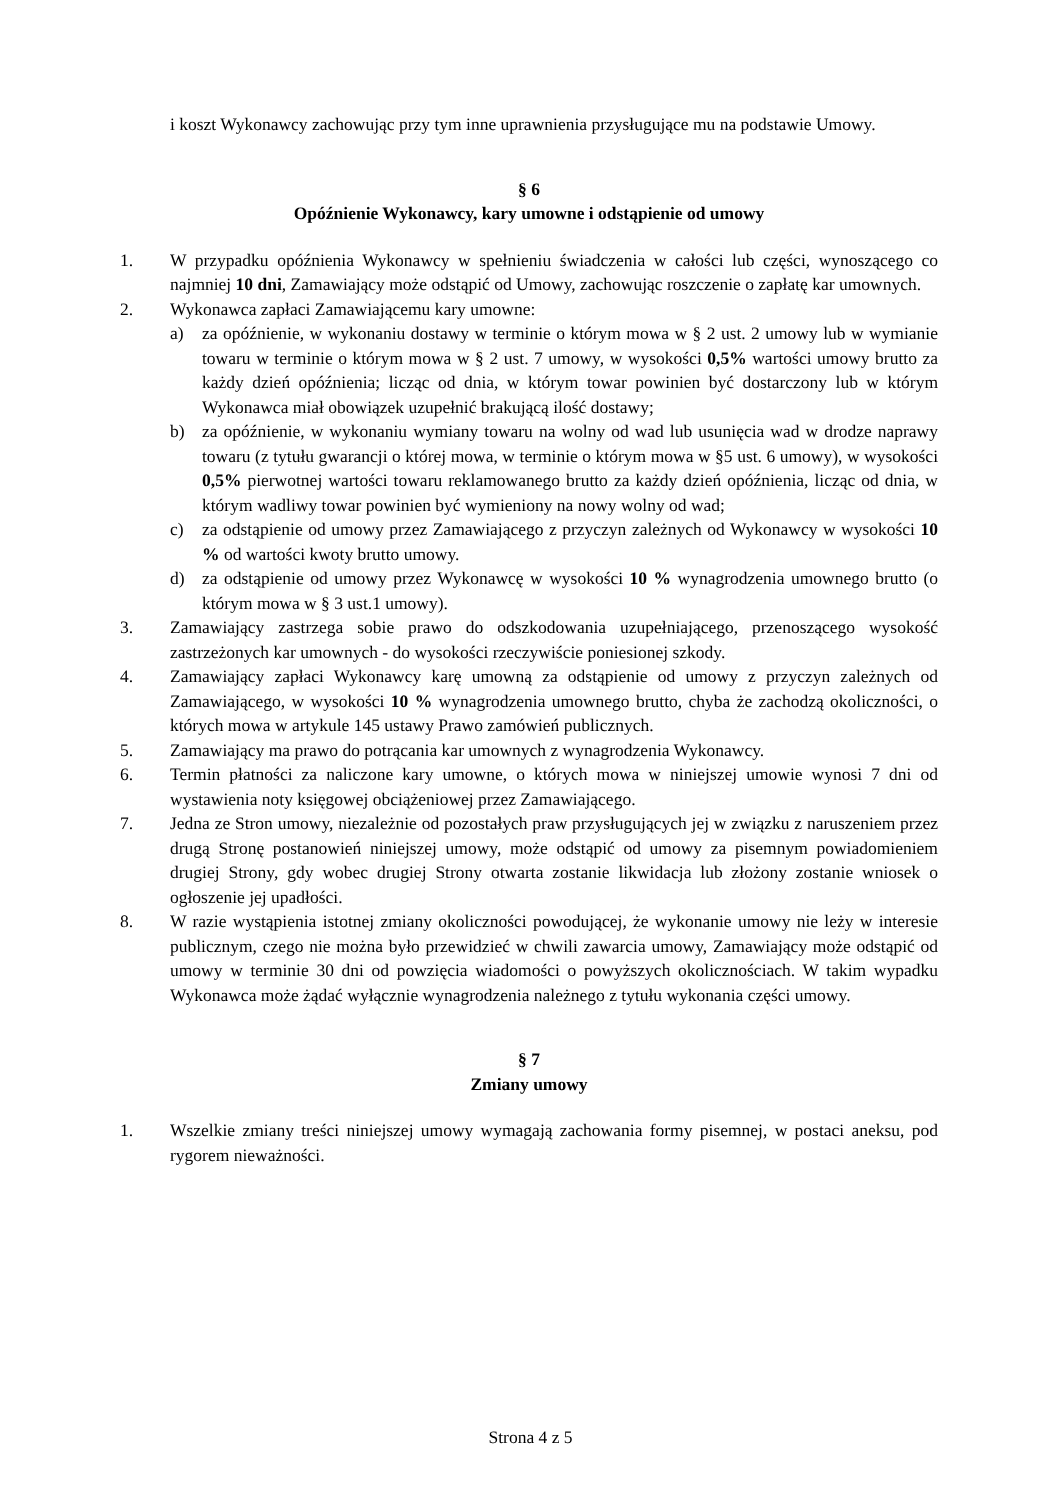i koszt Wykonawcy zachowując przy tym inne uprawnienia przysługujące mu na podstawie Umowy.
§ 6
Opóźnienie Wykonawcy, kary umowne i odstąpienie od umowy
1. W przypadku opóźnienia Wykonawcy w spełnieniu świadczenia w całości lub części, wynoszącego co najmniej 10 dni, Zamawiający może odstąpić od Umowy, zachowując roszczenie o zapłatę kar umownych.
2. Wykonawca zapłaci Zamawiającemu kary umowne:
a) za opóźnienie, w wykonaniu dostawy w terminie o którym mowa w § 2 ust. 2 umowy lub w wymianie towaru w terminie o którym mowa w § 2 ust. 7 umowy, w wysokości 0,5% wartości umowy brutto za każdy dzień opóźnienia; licząc od dnia, w którym towar powinien być dostarczony lub w którym Wykonawca miał obowiązek uzupełnić brakującą ilość dostawy;
b) za opóźnienie, w wykonaniu wymiany towaru na wolny od wad lub usunięcia wad w drodze naprawy towaru (z tytułu gwarancji o której mowa, w terminie o którym mowa w §5 ust. 6 umowy), w wysokości 0,5% pierwotnej wartości towaru reklamowanego brutto za każdy dzień opóźnienia, licząc od dnia, w którym wadliwy towar powinien być wymieniony na nowy wolny od wad;
c) za odstąpienie od umowy przez Zamawiającego z przyczyn zależnych od Wykonawcy w wysokości 10 % od wartości kwoty brutto umowy.
d) za odstąpienie od umowy przez Wykonawcę w wysokości 10 % wynagrodzenia umownego brutto (o którym mowa w § 3 ust.1 umowy).
3. Zamawiający zastrzega sobie prawo do odszkodowania uzupełniającego, przenoszącego wysokość zastrzeżonych kar umownych - do wysokości rzeczywiście poniesionej szkody.
4. Zamawiający zapłaci Wykonawcy karę umowną za odstąpienie od umowy z przyczyn zależnych od Zamawiającego, w wysokości 10 % wynagrodzenia umownego brutto, chyba że zachodzą okoliczności, o których mowa w artykule 145 ustawy Prawo zamówień publicznych.
5. Zamawiający ma prawo do potrącania kar umownych z wynagrodzenia Wykonawcy.
6. Termin płatności za naliczone kary umowne, o których mowa w niniejszej umowie wynosi 7 dni od wystawienia noty księgowej obciążeniowej przez Zamawiającego.
7. Jedna ze Stron umowy, niezależnie od pozostałych praw przysługujących jej w związku z naruszeniem przez drugą Stronę postanowień niniejszej umowy, może odstąpić od umowy za pisemnym powiadomieniem drugiej Strony, gdy wobec drugiej Strony otwarta zostanie likwidacja lub złożony zostanie wniosek o ogłoszenie jej upadłości.
8. W razie wystąpienia istotnej zmiany okoliczności powodującej, że wykonanie umowy nie leży w interesie publicznym, czego nie można było przewidzieć w chwili zawarcia umowy, Zamawiający może odstąpić od umowy w terminie 30 dni od powzięcia wiadomości o powyższych okolicznościach. W takim wypadku Wykonawca może żądać wyłącznie wynagrodzenia należnego z tytułu wykonania części umowy.
§ 7
Zmiany umowy
1. Wszelkie zmiany treści niniejszej umowy wymagają zachowania formy pisemnej, w postaci aneksu, pod rygorem nieważności.
Strona 4 z 5